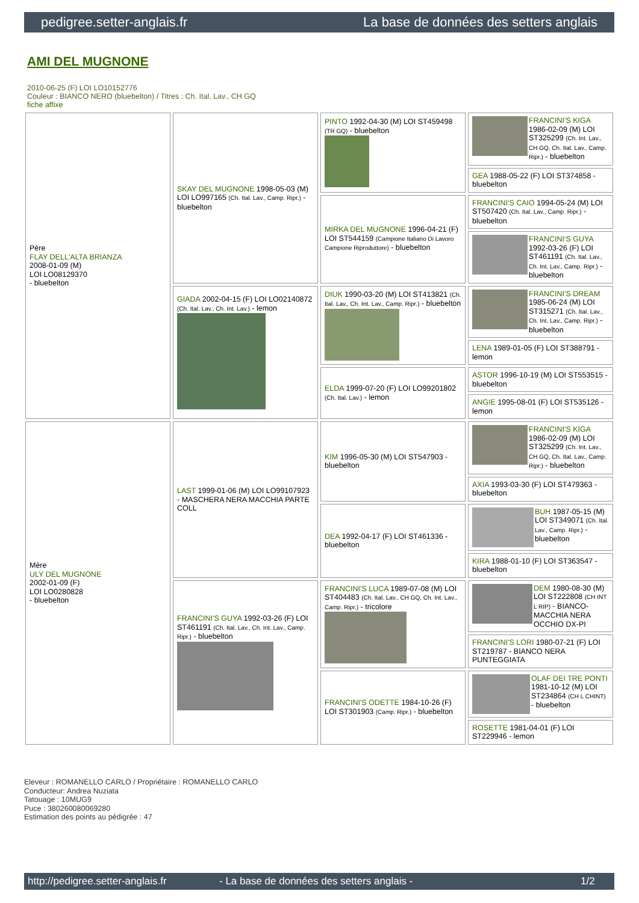pedigree.setter-anglais.fr La base de données des setters anglais
AMI DEL MUGNONE
2010-06-25 (F) LOI LO10152776
Couleur : BIANCO NERO (bluebelton) / Titres : Ch. Ital. Lav., CH GQ
fiche affixe
| Père FLAY DELL'ALTA BRIANZA 2008-01-09 (M) LOI LO08129370 - bluebelton | SKAY DEL MUGNONE 1998-05-03 (M) LOI LO997165 (Ch. Ital. Lav., Camp. Ripr.) - bluebelton | PINTO 1992-04-30 (M) LOI ST459498 (TR GQ) - bluebelton | FRANCINI'S KIGA 1986-02-09 (M) LOI ST325299 (Ch. Int. Lav., CH GQ, Ch. Ital. Lav., Camp. Ripr.) - bluebelton |
| | | | GEA 1988-05-22 (F) LOI ST374858 - bluebelton |
| | | MIRKA DEL MUGNONE 1996-04-21 (F) LOI ST544159 (Campione Italiano Di Lavoro Campione Riproduttore) - bluebelton | FRANCINI'S CAIO 1994-05-24 (M) LOI ST507420 (Ch. Ital. Lav., Camp. Ripr.) - bluebelton |
| | | | FRANCINI'S GUYA 1992-03-26 (F) LOI ST461191 (Ch. Ital. Lav., Ch. Int. Lav., Camp. Ripr.) - bluebelton |
| | GIADA 2002-04-15 (F) LOI LO02140872 (Ch. Ital. Lav., Ch. Int. Lav.) - lemon | DIUK 1990-03-20 (M) LOI ST413821 (Ch. Ital. Lav., Ch. Int. Lav., Camp. Ripr.) - bluebelton | FRANCINI'S DREAM 1985-06-24 (M) LOI ST315271 (Ch. Ital. Lav., Ch. Int. Lav., Camp. Ripr.) - bluebelton |
| | | | LENA 1989-01-05 (F) LOI ST388791 - lemon |
| | | ELDA 1999-07-20 (F) LOI LO99201802 (Ch. Ital. Lav.) - lemon | ASTOR 1996-10-19 (M) LOI ST553515 - bluebelton |
| | | | ANGIE 1995-08-01 (F) LOI ST535126 - lemon |
| Mère ULY DEL MUGNONE 2002-01-09 (F) LOI LO0280828 - bluebelton | LAST 1999-01-06 (M) LOI LO99107923 - MASCHERA NERA MACCHIA PARTE COLL | KIM 1996-05-30 (M) LOI ST547903 - bluebelton | FRANCINI'S KIGA 1986-02-09 (M) LOI ST325299 (Ch. Int. Lav., CH GQ, Ch. Ital. Lav., Camp. Ripr.) - bluebelton |
| | | | AXIA 1993-03-30 (F) LOI ST479363 - bluebelton |
| | | DEA 1992-04-17 (F) LOI ST461336 - bluebelton | BUH 1987-05-15 (M) LOI ST349071 (Ch. Ital. Lav., Camp. Ripr.) - bluebelton |
| | | | KIRA 1988-01-10 (F) LOI ST363547 - bluebelton |
| | FRANCINI'S GUYA 1992-03-26 (F) LOI ST461191 (Ch. Ital. Lav., Ch. Int. Lav., Camp. Ripr.) - bluebelton | FRANCINI'S LUCA 1989-07-08 (M) LOI ST404483 (Ch. Ital. Lav., CH GQ, Ch. Int. Lav., Camp. Ripr.) - tricolore | DEM 1980-08-30 (M) LOI ST222808 (CH INT L RIP) - BIANCO-MACCHIA NERA OCCHIO DX-PI |
| | | | FRANCINI'S LORI 1980-07-21 (F) LOI ST219787 - BIANCO NERA PUNTEGGIATA |
| | | FRANCINI'S ODETTE 1984-10-26 (F) LOI ST301903 (Camp. Ripr.) - bluebelton | OLAF DEI TRE PONTI 1981-10-12 (M) LOI ST234864 (CH L CHINT) - bluebelton |
| | | | ROSETTE 1981-04-01 (F) LOI ST229946 - lemon |
Eleveur : ROMANELLO CARLO / Propriétaire : ROMANELLO CARLO
Conducteur: Andrea Nuziata
Tatouage : 10MUG9
Puce : 380260080069280
Estimation des points au pédigrée : 47
http://pedigree.setter-anglais.fr - La base de données des setters anglais - 1/2